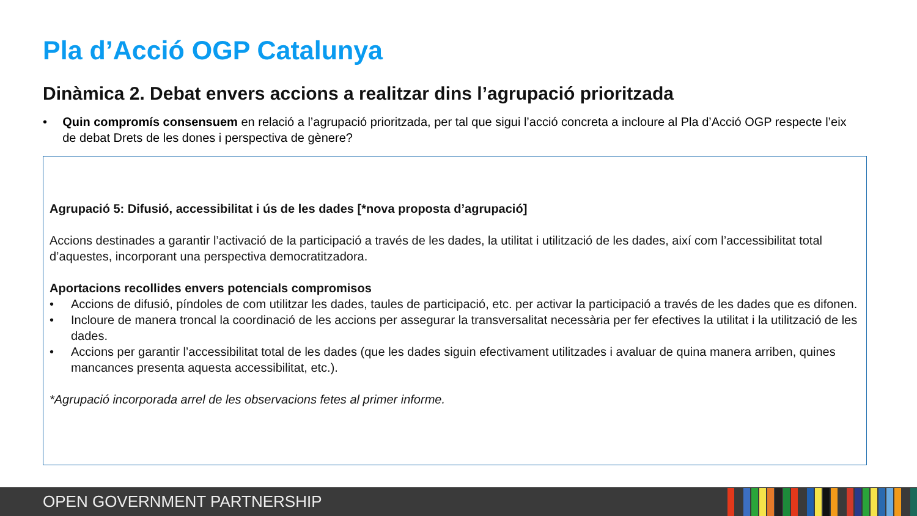Pla d’Acció OGP Catalunya
Dinàmica 2. Debat envers accions a realitzar dins l’agrupació prioritzada
• Quin compromís consensuem en relació a l’agrupació prioritzada, per tal que sigui l’acció concreta a incloure al Pla d’Acció OGP respecte l’eix de debat Drets de les dones i perspectiva de gènere?
Agrupació 5: Difusió, accessibilitat i ús de les dades [*nova proposta d’agrupació]
Accions destinades a garantir l’activació de la participació a través de les dades, la utilitat i utilització de les dades, així com l’accessibilitat total d’aquestes, incorporant una perspectiva democratitzadora.
Aportacions recollides envers potencials compromisos
• Accions de difusió, píndoles de com utilitzar les dades, taules de participació, etc. per activar la participació a través de les dades que es difonen.
• Incloure de manera troncal la coordinació de les accions per assegurar la transversalitat necessària per fer efectives la utilitat i la utilització de les dades.
• Accions per garantir l’accessibilitat total de les dades (que les dades siguin efectivament utilitzades i avaluar de quina manera arriben, quines mancances presenta aquesta accessibilitat, etc.).
*Agrupació incorporada arrel de les observacions fetes al primer informe.
OPEN GOVERNMENT PARTNERSHIP